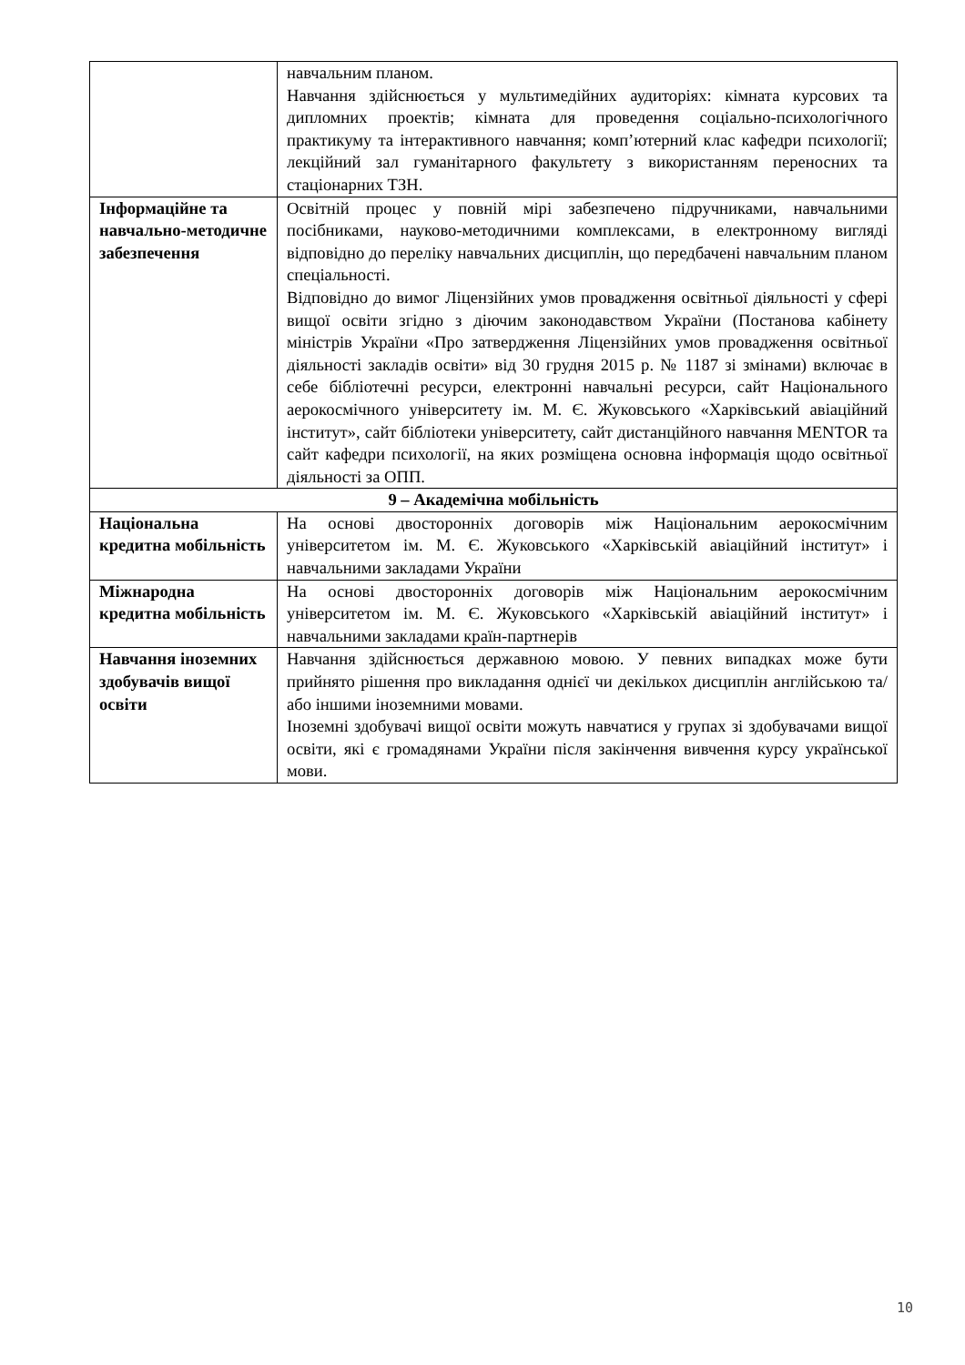| | навчальним планом. Навчання здійснюється у мультимедійних аудиторіях: кімната курсових та дипломних проектів; кімната для проведення соціально-психологічного практикуму та інтерактивного навчання; комп’ютерний клас кафедри психології; лекційний зал гуманітарного факультету з використанням переносних та стаціонарних ТЗН. |
| Інформаційне та навчально-методичне забезпечення | Освітній процес у повній мірі забезпечено підручниками, навчальними посібниками, науково-методичними комплексами, в електронному вигляді відповідно до переліку навчальних дисциплін, що передбачені навчальним планом спеціальності. Відповідно до вимог Ліцензійних умов провадження освітньої діяльності у сфері вищої освіти згідно з діючим законодавством України (Постанова кабінету міністрів України «Про затвердження Ліцензійних умов провадження освітньої діяльності закладів освіти» від 30 грудня 2015 р. № 1187 зі змінами) включає в себе бібліотечні ресурси, електронні навчальні ресурси, сайт Національного аерокосмічного університету ім. М. Є. Жуковського «Харківський авіаційний інститут», сайт бібліотеки університету, сайт дистанційного навчання MENTOR та сайт кафедри психології, на яких розміщена основна інформація щодо освітньої діяльності за ОПП. |
| 9 – Академічна мобільність | |
| Національна кредитна мобільність | На основі двосторонніх договорів між Національним аерокосмічним університетом ім. М. Є. Жуковського «Харківській авіаційний інститут» і навчальними закладами України |
| Міжнародна кредитна мобільність | На основі двосторонніх договорів між Національним аерокосмічним університетом ім. М. Є. Жуковського «Харківській авіаційний інститут» і навчальними закладами країн-партнерів |
| Навчання іноземних здобувачів вищої освіти | Навчання здійснюється державною мовою. У певних випадках може бути прийнято рішення про викладання однієї чи декількох дисциплін англійською та/або іншими іноземними мовами. Іноземні здобувачі вищої освіти можуть навчатися у групах зі здобувачами вищої освіти, які є громадянами України після закінчення вивчення курсу української мови. |
10